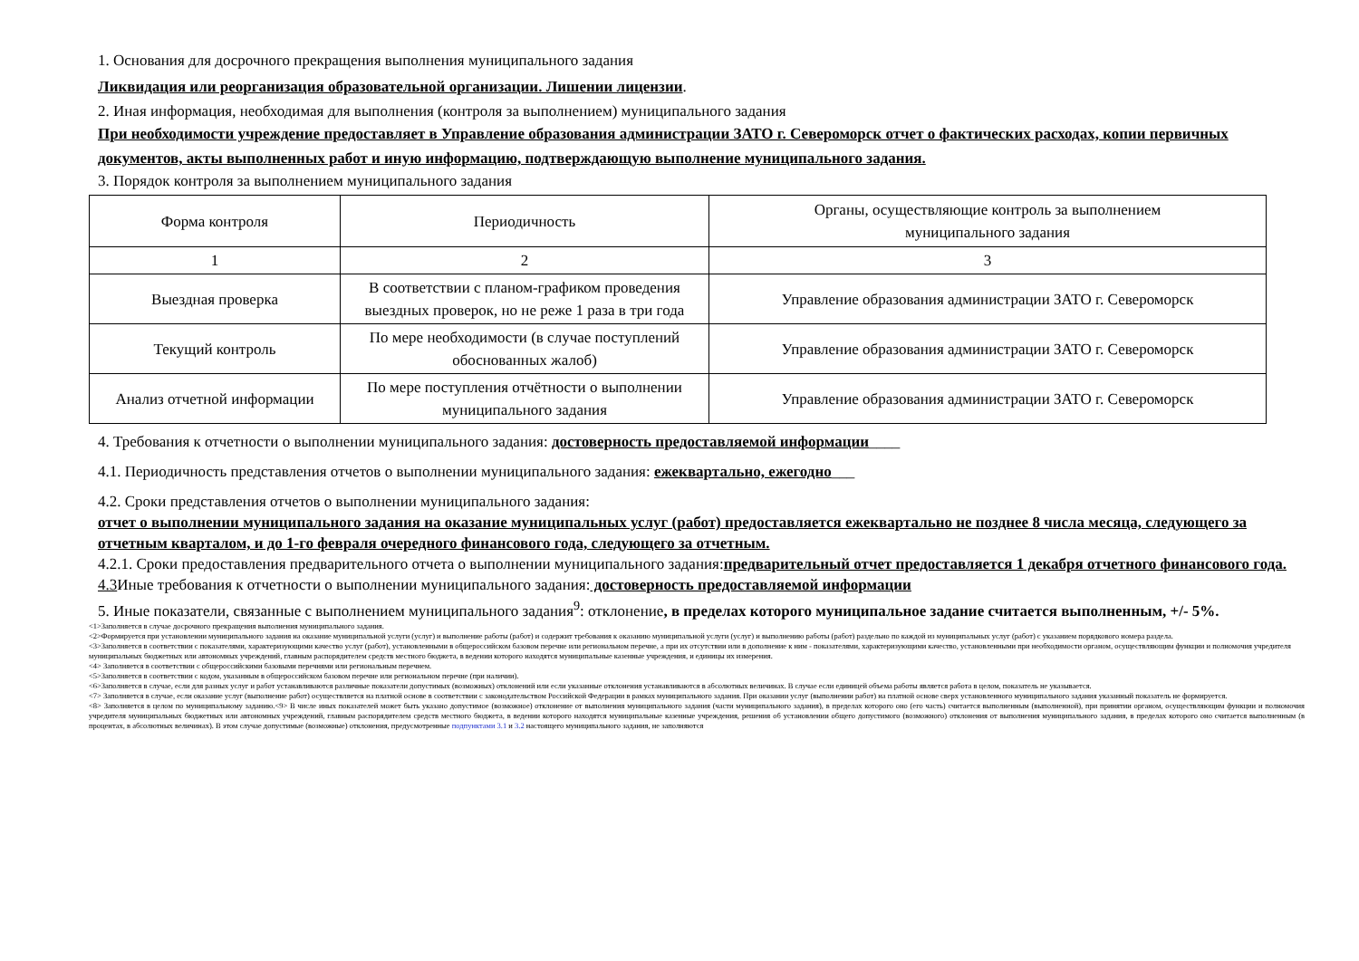1. Основания для досрочного прекращения выполнения муниципального задания
Ликвидация или реорганизация образовательной организации. Лишении лицензии.
2. Иная информация, необходимая для выполнения (контроля за выполнением) муниципального задания
При необходимости учреждение предоставляет в Управление образования администрации ЗАТО г. Североморск отчет о фактических расходах, копии первичных документов, акты выполненных работ и иную информацию, подтверждающую выполнение муниципального задания.
3. Порядок контроля за выполнением муниципального задания
| Форма контроля | Периодичность | Органы, осуществляющие контроль за выполнением муниципального задания |
| 1 | 2 | 3 |
| Выездная проверка | В соответствии с планом-графиком проведения выездных проверок, но не реже 1 раза в три года | Управление образования администрации ЗАТО г. Североморск |
| Текущий контроль | По мере необходимости (в случае поступлений обоснованных жалоб) | Управление образования администрации ЗАТО г. Североморск |
| Анализ отчетной информации | По мере поступления отчётности о выполнении муниципального задания | Управление образования администрации ЗАТО г. Североморск |
4. Требования к отчетности о выполнении муниципального задания: достоверность предоставляемой информации____
4.1. Периодичность представления отчетов о выполнении муниципального задания: ежеквартально, ежегодно___
4.2. Сроки представления отчетов о выполнении муниципального задания:
отчет о выполнении муниципального задания на оказание муниципальных услуг (работ) предоставляется ежеквартально не позднее 8 числа месяца, следующего за отчетным кварталом, и до 1-го февраля очередного финансового года, следующего за отчетным.
4.2.1. Сроки предоставления предварительного отчета о выполнении муниципального задания:предварительный отчет предоставляется 1 декабря отчетного финансового года.
4.3 Иные требования к отчетности о выполнении муниципального задания: достоверность предоставляемой информации
5. Иные показатели, связанные с выполнением муниципального задания<sup>9</sup>: отклонение, в пределах которого муниципальное задание считается выполненным, +/- 5%.
<1>Заполняется в случае досрочного прекращения выполнения муниципального задания.
<2>Формируется при установлении муниципального задания на оказание муниципальной услуги (услуг) и выполнение работы (работ) и содержит требования к оказанию муниципальной услуги (услуг) и выполнению работы (работ) раздельно по каждой из муниципальных услуг (работ) с указанием порядкового номера раздела.
<3>Заполняется в соответствии с показателями, характеризующими качество услуг (работ), установленными в общероссийском базовом перечне или региональном перечне, а при их отсутствии или в дополнение к ним - показателями, характеризующими качество, установленными при необходимости органом, осуществляющим функции и полномочия учредителя муниципальных бюджетных или автономных учреждений, главным распорядителем средств местного бюджета, в ведении которого находятся муниципальные казенные учреждения, и единицы их измерения.
<4> Заполняется в соответствии с общероссийскими базовыми перечнями или региональным перечнем.
<5>Заполняется в соответствии с кодом, указанным в общероссийском базовом перечне или региональном перечне (при наличии).
<6>Заполняется в случае, если для разных услуг и работ устанавливаются различные показатели допустимых (возможных) отклонений или если указанные отклонения устанавливаются в абсолютных величинах. В случае если единицей объема работы является работа в целом, показатель не указывается.
<7> Заполняется в случае, если оказание услуг (выполнение работ) осуществляется на платной основе в соответствии с законодательством Российской Федерации в рамках муниципального задания. При оказании услуг (выполнении работ) на платной основе сверх установленного муниципального задания указанный показатель не формируется.
<8> Заполняется в целом по муниципальному заданию.<9> В числе иных показателей может быть указано допустимое (возможное) отклонение от выполнения муниципального задания (части муниципального задания), в пределах которого оно (его часть) считается выполненным (выполненной), при принятии органом, осуществляющим функции и полномочия учредителя муниципальных бюджетных или автономных учреждений, главным распорядителем средств местного бюджета, в ведении которого находятся муниципальные казенные учреждения, решения об установлении общего допустимого (возможного) отклонения от выполнения муниципального задания, в пределах которого оно считается выполненным (в процентах, в абсолютных величинах). В этом случае допустимые (возможные) отклонения, предусмотренные подпунктами 3.1 и 3.2 настоящего муниципального задания, не заполняются